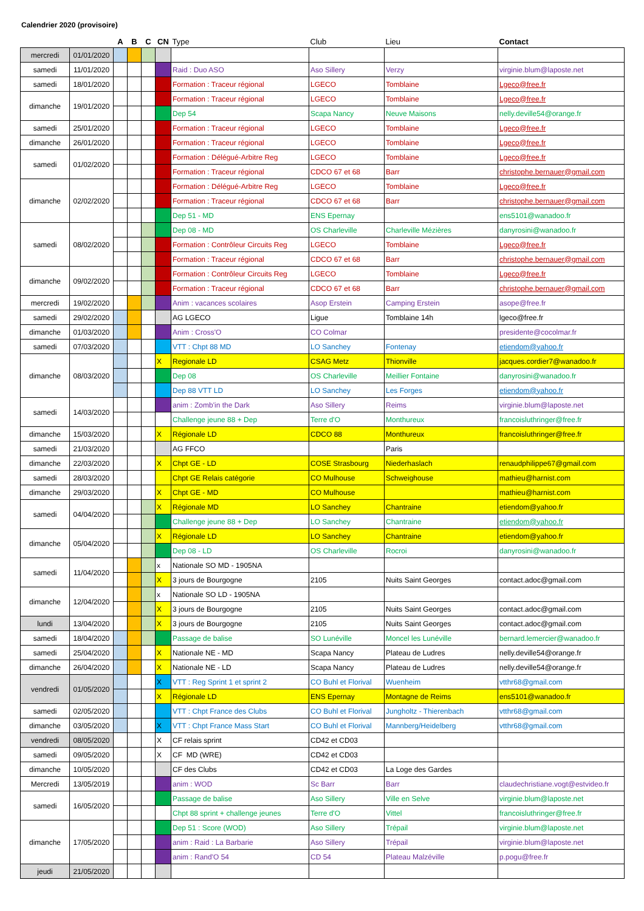Calendrier 2020 (provisoire)
| | | A | B | C | CN | Type | Club | Lieu | Contact |
| --- | --- | --- | --- | --- | --- | --- | --- | --- | --- |
| mercredi | 01/01/2020 | | | | | | | | |
| samedi | 11/01/2020 | | | | | Raid : Duo ASO | Aso Sillery | Verzy | virginie.blum@laposte.net |
| samedi | 18/01/2020 | | | | | Formation : Traceur régional | LGECO | Tomblaine | Lgeco@free.fr |
| dimanche | 19/01/2020 | | | | | Formation : Traceur régional | LGECO | Tomblaine | Lgeco@free.fr |
| | | | | | | Dep 54 | Scapa Nancy | Neuve Maisons | nelly.deville54@orange.fr |
| samedi | 25/01/2020 | | | | | Formation : Traceur régional | LGECO | Tomblaine | Lgeco@free.fr |
| dimanche | 26/01/2020 | | | | | Formation : Traceur régional | LGECO | Tomblaine | Lgeco@free.fr |
| samedi | 01/02/2020 | | | | | Formation : Délégué-Arbitre Reg | LGECO | Tomblaine | Lgeco@free.fr |
| | | | | | | Formation : Traceur régional | CDCO 67 et 68 | Barr | christophe.bernauer@gmail.com |
| dimanche | 02/02/2020 | | | | | Formation : Délégué-Arbitre Reg | LGECO | Tomblaine | Lgeco@free.fr |
| | | | | | | Formation : Traceur régional | CDCO 67 et 68 | Barr | christophe.bernauer@gmail.com |
| | | | | | | Dep 51 - MD | ENS Epernay | | ens5101@wanadoo.fr |
| samedi | 08/02/2020 | | | | | Dep 08 - MD | OS Charleville | Charleville Mézières | danyrosini@wanadoo.fr |
| | | | | | | Formation : Contrôleur Circuits Reg | LGECO | Tomblaine | Lgeco@free.fr |
| | | | | | | Formation : Traceur régional | CDCO 67 et 68 | Barr | christophe.bernauer@gmail.com |
| dimanche | 09/02/2020 | | | | | Formation : Contrôleur Circuits Reg | LGECO | Tomblaine | Lgeco@free.fr |
| | | | | | | Formation : Traceur régional | CDCO 67 et 68 | Barr | christophe.bernauer@gmail.com |
| mercredi | 19/02/2020 | | | | | Anim : vacances scolaires | Asop Erstein | Camping Erstein | asope@free.fr |
| samedi | 29/02/2020 | | | | | AG LGECO | Ligue | Tomblaine 14h | lgeco@free.fr |
| dimanche | 01/03/2020 | | | | | Anim : Cross'O | CO Colmar | | presidente@cocolmar.fr |
| samedi | 07/03/2020 | | | | | VTT : Chpt 88 MD | LO Sanchey | Fontenay | etiendom@yahoo.fr |
| dimanche | 08/03/2020 | | | | X | Regionale LD | CSAG Metz | Thionville | jacques.cordier7@wanadoo.fr |
| | | | | | | Dep 08 | OS Charleville | Meillier Fontaine | danyrosini@wanadoo.fr |
| | | | | | | Dep 88 VTT LD | LO Sanchey | Les Forges | etiendom@yahoo.fr |
| samedi | 14/03/2020 | | | | | anim : Zomb'in the Dark | Aso Sillery | Reims | virginie.blum@laposte.net |
| | | | | | | Challenge jeune 88 + Dep | Terre d'O | Monthureux | francoisluthringer@free.fr |
| dimanche | 15/03/2020 | | | | X | Régionale LD | CDCO 88 | Monthureux | francoisluthringer@free.fr |
| samedi | 21/03/2020 | | | | | AG FFCO | | Paris | |
| dimanche | 22/03/2020 | | | | X | Chpt GE - LD | COSE Strasbourg | Niederhaslach | renaudphilippe67@gmail.com |
| samedi | 28/03/2020 | | | | | Chpt GE Relais catégorie | CO Mulhouse | Schweighouse | mathieu@harnist.com |
| dimanche | 29/03/2020 | | | | X | Chpt GE - MD | CO Mulhouse | | mathieu@harnist.com |
| samedi | 04/04/2020 | | | | X | Régionale MD | LO Sanchey | Chantraine | etiendom@yahoo.fr |
| | | | | | | Challenge jeune 88 + Dep | LO Sanchey | Chantraine | etiendom@yahoo.fr |
| dimanche | 05/04/2020 | | | | X | Régionale LD | LO Sanchey | Chantraine | etiendom@yahoo.fr |
| | | | | | | Dep 08 - LD | OS Charleville | Rocroi | danyrosini@wanadoo.fr |
| samedi | 11/04/2020 | | | | x | Nationale SO MD - 1905NA | | | |
| | | | | | X | 3 jours de Bourgogne | 2105 | Nuits Saint Georges | contact.adoc@gmail.com |
| dimanche | 12/04/2020 | | | | x | Nationale SO LD - 1905NA | | | |
| | | | | | X | 3 jours de Bourgogne | 2105 | Nuits Saint Georges | contact.adoc@gmail.com |
| lundi | 13/04/2020 | | | | X | 3 jours de Bourgogne | 2105 | Nuits Saint Georges | contact.adoc@gmail.com |
| samedi | 18/04/2020 | | | | | Passage de balise | SO Lunéville | Moncel les Lunéville | bernard.lemercier@wanadoo.fr |
| samedi | 25/04/2020 | | | | X | Nationale NE - MD | Scapa Nancy | Plateau de Ludres | nelly.deville54@orange.fr |
| dimanche | 26/04/2020 | | | | X | Nationale NE - LD | Scapa Nancy | Plateau de Ludres | nelly.deville54@orange.fr |
| vendredi | 01/05/2020 | | | | X | VTT : Reg Sprint 1 et sprint 2 | CO Buhl et Florival | Wuenheim | vtthr68@gmail.com |
| | | | | | X | Régionale LD | ENS Epernay | Montagne de Reims | ens5101@wanadoo.fr |
| samedi | 02/05/2020 | | | | | VTT : Chpt France des Clubs | CO Buhl et Florival | Jungholtz - Thierenbach | vtthr68@gmail.com |
| dimanche | 03/05/2020 | | | | X | VTT : Chpt France Mass Start | CO Buhl et Florival | Mannberg/Heidelberg | vtthr68@gmail.com |
| vendredi | 08/05/2020 | | | | X | CF relais sprint | CD42 et CD03 | | |
| samedi | 09/05/2020 | | | | X | CF MD (WRE) | CD42 et CD03 | | |
| dimanche | 10/05/2020 | | | | | CF des Clubs | CD42 et CD03 | La Loge des Gardes | |
| Mercredi | 13/05/2019 | | | | | anim : WOD | Sc Barr | Barr | claudechristiane.vogt@estvideo.fr |
| samedi | 16/05/2020 | | | | | Passage de balise | Aso Sillery | Ville en Selve | virginie.blum@laposte.net |
| | | | | | | Chpt 88 sprint + challenge jeunes | Terre d'O | Vittel | francoisluthringer@free.fr |
| dimanche | 17/05/2020 | | | | | Dep 51 : Score (WOD) | Aso Sillery | Trépail | virginie.blum@laposte.net |
| | | | | | | anim : Raid : La Barbarie | Aso Sillery | Trépail | virginie.blum@laposte.net |
| | | | | | | anim : Rand'O 54 | CD 54 | Plateau Malzéville | p.pogu@free.fr |
| jeudi | 21/05/2020 | | | | | | | | |